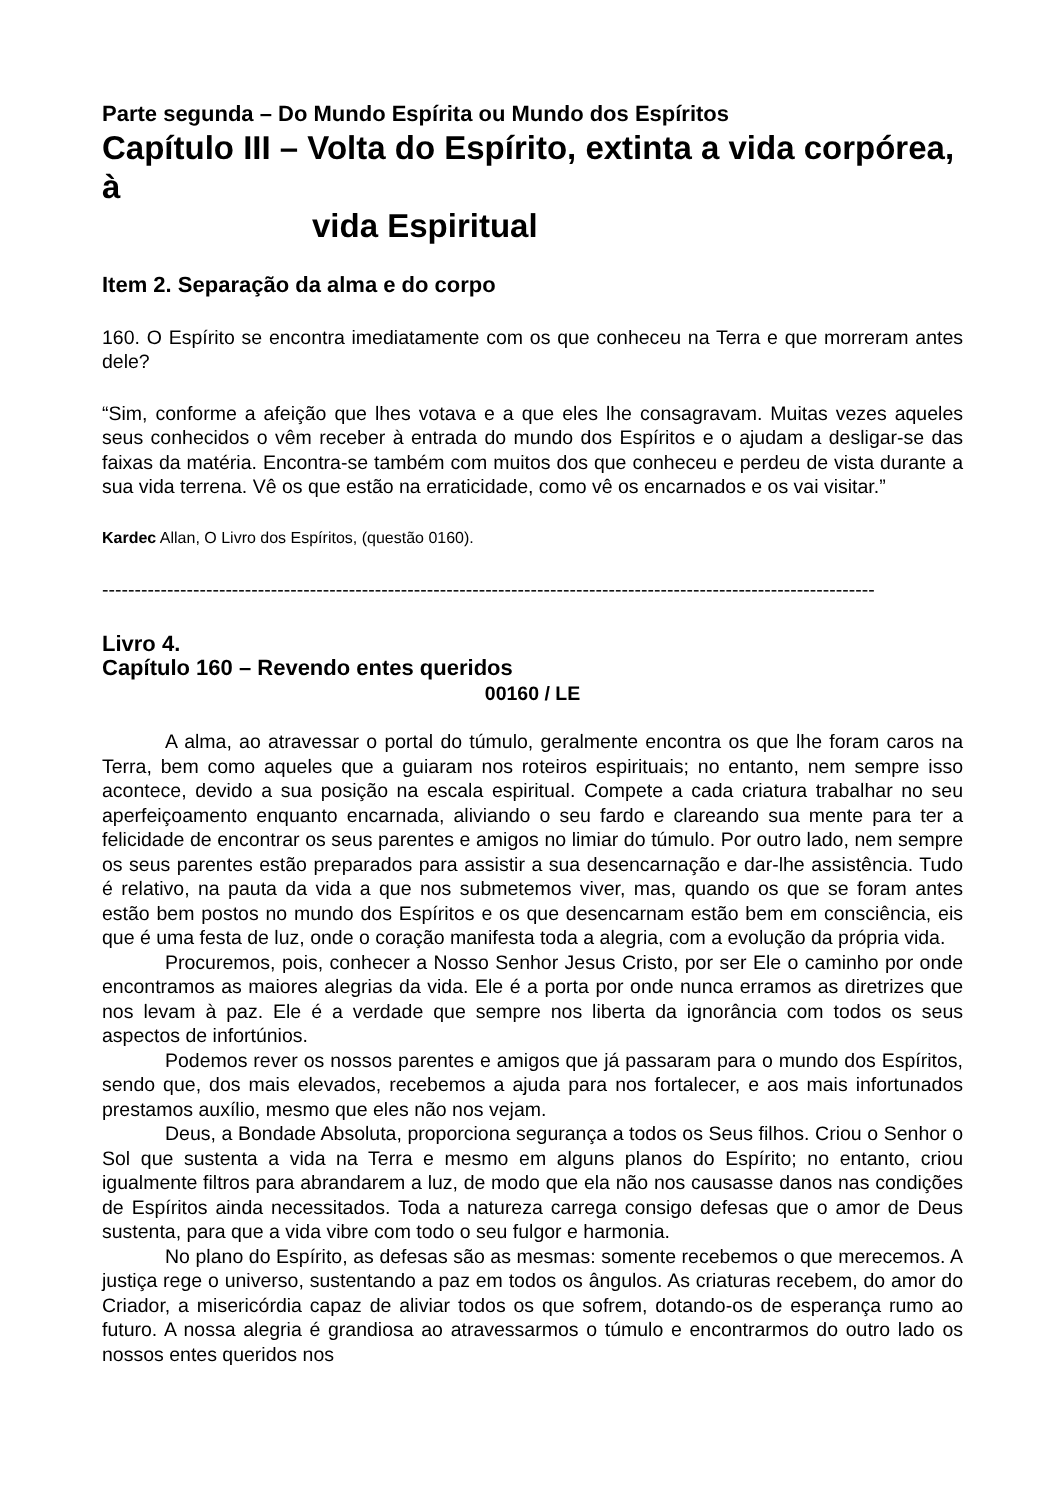Parte segunda – Do Mundo Espírita ou Mundo dos Espíritos
Capítulo III – Volta do Espírito, extinta a vida corpórea, à
vida Espiritual
Item 2. Separação da alma e do corpo
160. O Espírito se encontra imediatamente com os que conheceu na Terra e que morreram antes dele?
“Sim, conforme a afeição que lhes votava e a que eles lhe consagravam. Muitas vezes aqueles seus conhecidos o vêm receber à entrada do mundo dos Espíritos e o ajudam a desligar-se das faixas da matéria. Encontra-se também com muitos dos que conheceu e perdeu de vista durante a sua vida terrena. Vê os que estão na erraticidade, como vê os encarnados e os vai visitar.”
Kardec Allan, O Livro dos Espíritos, (questão 0160).
-----------------------------------------------------------------------------------------------------------------------
Livro 4.
Capítulo 160 – Revendo entes queridos
00160 / LE
A alma, ao atravessar o portal do túmulo, geralmente encontra os que lhe foram caros na Terra, bem como aqueles que a guiaram nos roteiros espirituais; no entanto, nem sempre isso acontece, devido a sua posição na escala espiritual. Compete a cada criatura trabalhar no seu aperfeiçoamento enquanto encarnada, aliviando o seu fardo e clareando sua mente para ter a felicidade de encontrar os seus parentes e amigos no limiar do túmulo. Por outro lado, nem sempre os seus parentes estão preparados para assistir a sua desencarnação e dar-lhe assistência. Tudo é relativo, na pauta da vida a que nos submetemos viver, mas, quando os que se foram antes estão bem postos no mundo dos Espíritos e os que desencarnam estão bem em consciência, eis que é uma festa de luz, onde o coração manifesta toda a alegria, com a evolução da própria vida.
Procuremos, pois, conhecer a Nosso Senhor Jesus Cristo, por ser Ele o caminho por onde encontramos as maiores alegrias da vida. Ele é a porta por onde nunca erramos as diretrizes que nos levam à paz. Ele é a verdade que sempre nos liberta da ignorância com todos os seus aspectos de infortúnios.
Podemos rever os nossos parentes e amigos que já passaram para o mundo dos Espíritos, sendo que, dos mais elevados, recebemos a ajuda para nos fortalecer, e aos mais infortunados prestamos auxílio, mesmo que eles não nos vejam.
Deus, a Bondade Absoluta, proporciona segurança a todos os Seus filhos. Criou o Senhor o Sol que sustenta a vida na Terra e mesmo em alguns planos do Espírito; no entanto, criou igualmente filtros para abrandarem a luz, de modo que ela não nos causasse danos nas condições de Espíritos ainda necessitados. Toda a natureza carrega consigo defesas que o amor de Deus sustenta, para que a vida vibre com todo o seu fulgor e harmonia.
No plano do Espírito, as defesas são as mesmas: somente recebemos o que merecemos. A justiça rege o universo, sustentando a paz em todos os ângulos. As criaturas recebem, do amor do Criador, a misericórdia capaz de aliviar todos os que sofrem, dotando-os de esperança rumo ao futuro. A nossa alegria é grandiosa ao atravessarmos o túmulo e encontrarmos do outro lado os nossos entes queridos nos